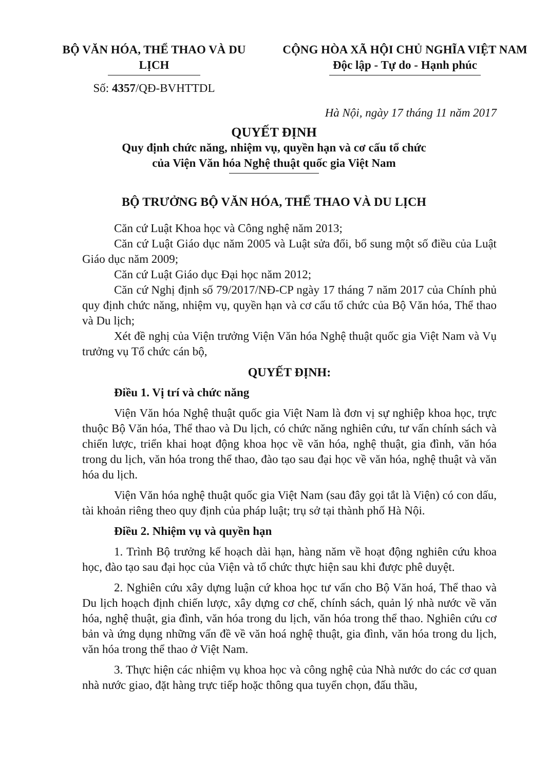BỘ VĂN HÓA, THỂ THAO VÀ DU LỊCH
Số: 4357/QĐ-BVHTTDL
CỘNG HÒA XÃ HỘI CHỦ NGHĨA VIỆT NAM
Độc lập - Tự do - Hạnh phúc
Hà Nội, ngày 17 tháng 11 năm 2017
QUYẾT ĐỊNH
Quy định chức năng, nhiệm vụ, quyền hạn và cơ cấu tổ chức
của Viện Văn hóa Nghệ thuật quốc gia Việt Nam
BỘ TRƯỞNG BỘ VĂN HÓA, THỂ THAO VÀ DU LỊCH
Căn cứ Luật Khoa học và Công nghệ năm 2013;
Căn cứ Luật Giáo dục năm 2005 và Luật sửa đổi, bổ sung một số điều của Luật Giáo dục năm 2009;
Căn cứ Luật Giáo dục Đại học năm 2012;
Căn cứ Nghị định số 79/2017/NĐ-CP ngày 17 tháng 7 năm 2017 của Chính phủ quy định chức năng, nhiệm vụ, quyền hạn và cơ cấu tổ chức của Bộ Văn hóa, Thể thao và Du lịch;
Xét đề nghị của Viện trưởng Viện Văn hóa Nghệ thuật quốc gia Việt Nam và Vụ trưởng vụ Tổ chức cán bộ,
QUYẾT ĐỊNH:
Điều 1. Vị trí và chức năng
Viện Văn hóa Nghệ thuật quốc gia Việt Nam là đơn vị sự nghiệp khoa học, trực thuộc Bộ Văn hóa, Thể thao và Du lịch, có chức năng nghiên cứu, tư vấn chính sách và chiến lược, triển khai hoạt động khoa học về văn hóa, nghệ thuật, gia đình, văn hóa trong du lịch, văn hóa trong thể thao, đào tạo sau đại học về văn hóa, nghệ thuật và văn hóa du lịch.
Viện Văn hóa nghệ thuật quốc gia Việt Nam (sau đây gọi tắt là Viện) có con dấu, tài khoản riêng theo quy định của pháp luật; trụ sở tại thành phố Hà Nội.
Điều 2. Nhiệm vụ và quyền hạn
1. Trình Bộ trưởng kế hoạch dài hạn, hàng năm về hoạt động nghiên cứu khoa học, đào tạo sau đại học của Viện và tổ chức thực hiện sau khi được phê duyệt.
2. Nghiên cứu xây dựng luận cứ khoa học tư vấn cho Bộ Văn hoá, Thể thao và Du lịch hoạch định chiến lược, xây dựng cơ chế, chính sách, quản lý nhà nước về văn hóa, nghệ thuật, gia đình, văn hóa trong du lịch, văn hóa trong thể thao. Nghiên cứu cơ bản và ứng dụng những vấn đề về văn hoá nghệ thuật, gia đình, văn hóa trong du lịch, văn hóa trong thể thao ở Việt Nam.
3. Thực hiện các nhiệm vụ khoa học và công nghệ của Nhà nước do các cơ quan nhà nước giao, đặt hàng trực tiếp hoặc thông qua tuyển chọn, đấu thầu,